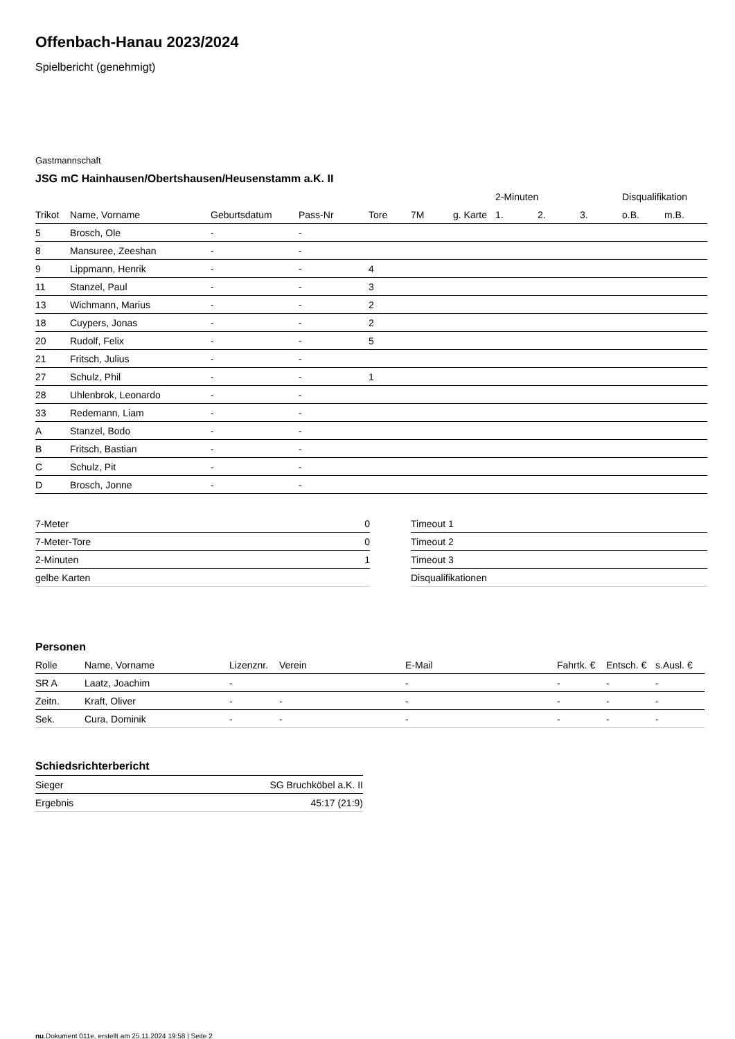Offenbach-Hanau 2023/2024
Spielbericht (genehmigt)
Gastmannschaft
JSG mC Hainhausen/Obertshausen/Heusenstamm a.K. II
| | | | | | | | 2-Minuten | | | Disqualifikation | |
| --- | --- | --- | --- | --- | --- | --- | --- | --- | --- | --- | --- |
| Trikot | Name, Vorname | Geburtsdatum | Pass-Nr | Tore | 7M | g. Karte | 1. | 2. | 3. | o.B. | m.B. |
| 5 | Brosch, Ole | - | - | | | | | | | | |
| 8 | Mansuree, Zeeshan | - | - | | | | | | | | |
| 9 | Lippmann, Henrik | - | - | 4 | | | | | | | |
| 11 | Stanzel, Paul | - | - | 3 | | | | | | | |
| 13 | Wichmann, Marius | - | - | 2 | | | | | | | |
| 18 | Cuypers, Jonas | - | - | 2 | | | | | | | |
| 20 | Rudolf, Felix | - | - | 5 | | | | | | | |
| 21 | Fritsch, Julius | - | - | | | | | | | | |
| 27 | Schulz, Phil | - | - | 1 | | | | | | | |
| 28 | Uhlenbrok, Leonardo | - | - | | | | | | | | |
| 33 | Redemann, Liam | - | - | | | | | | | | |
| A | Stanzel, Bodo | - | - | | | | | | | | |
| B | Fritsch, Bastian | - | - | | | | | | | | |
| C | Schulz, Pit | - | - | | | | | | | | |
| D | Brosch, Jonne | - | - | | | | | | | | |
| 7-Meter | 0 |
| 7-Meter-Tore | 0 |
| 2-Minuten | 1 |
| gelbe Karten | |
| Timeout 1 |
| Timeout 2 |
| Timeout 3 |
| Disqualifikationen |
Personen
| Rolle | Name, Vorname | Lizenznr. | Verein | E-Mail | Fahrtk. € | Entsch. € | s.Ausl. € |
| --- | --- | --- | --- | --- | --- | --- | --- |
| SR A | Laatz, Joachim | - | | - | - | - | - |
| Zeitn. | Kraft, Oliver | - | - | - | - | - | - |
| Sek. | Cura, Dominik | - | - | - | - | - | - |
Schiedsrichterbericht
| Sieger | SG Bruchköbel a.K. II |
| Ergebnis | 45:17 (21:9) |
nu.Dokument 011e, erstellt am 25.11.2024 19:58 | Seite 2